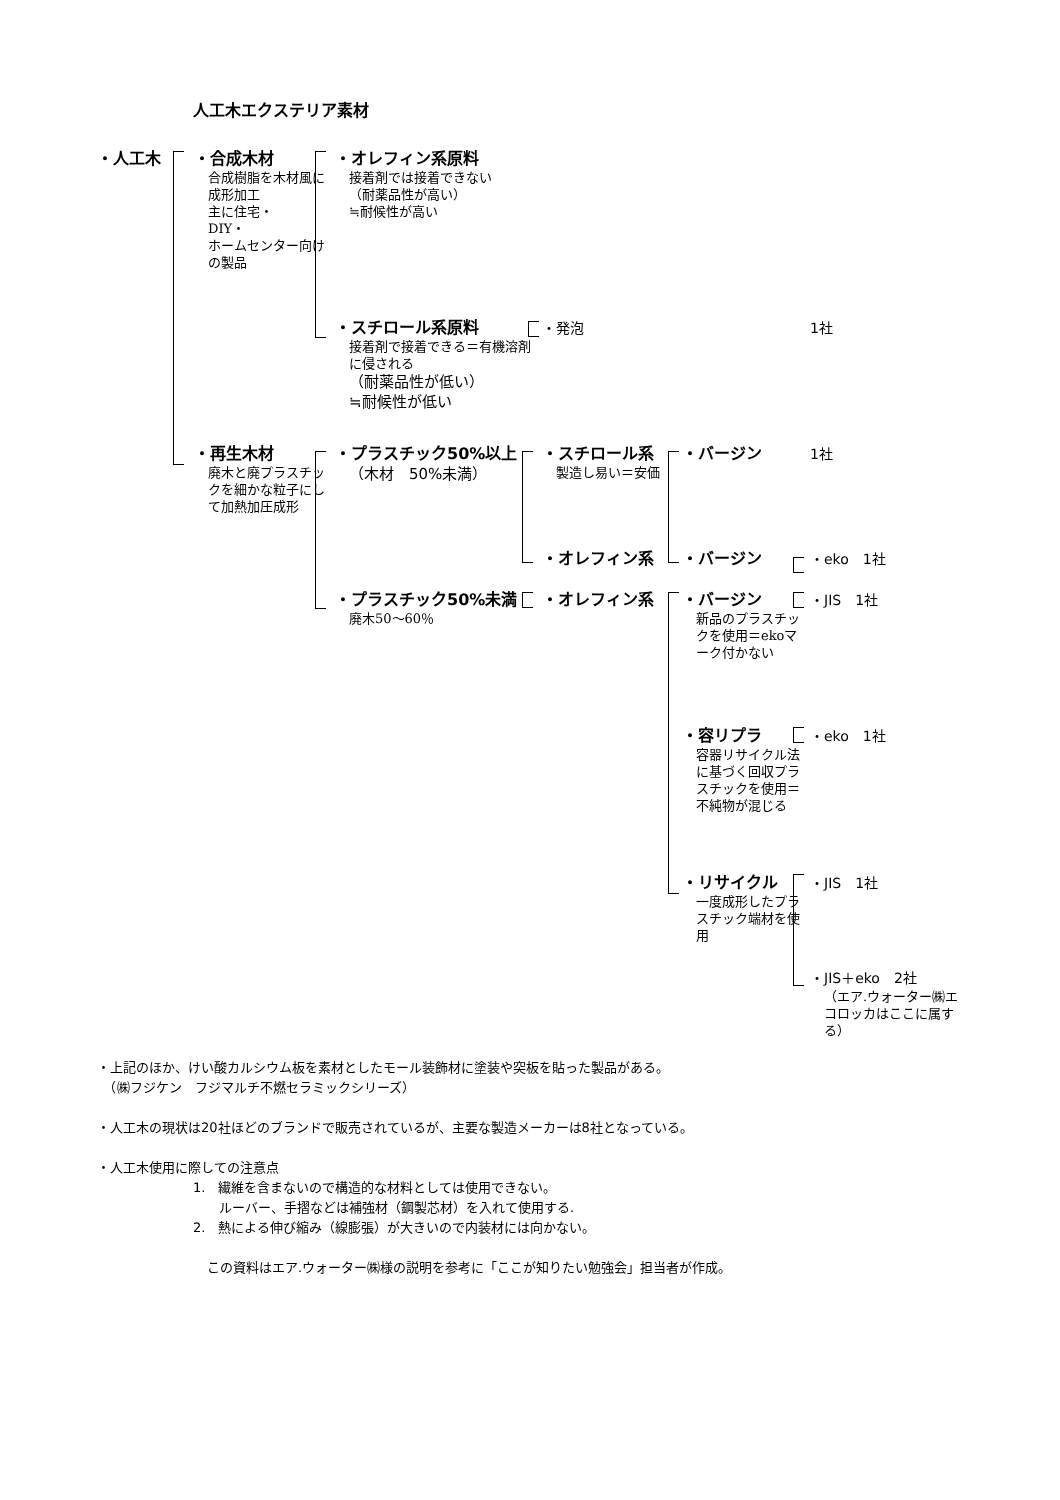人工木エクステリア素材
・人工木 ・合成木材
合成樹脂を木材風に成形加工
主に住宅・
DIY・
ホームセンター向けの製品
・オレフィン系原料
接着剤では接着できない
（耐薬品性が高い）
≒耐候性が高い
・スチロール系原料
接着剤で接着できる＝有機溶剤に侵される
（耐薬品性が低い）
≒耐候性が低い
・発泡 1社
・再生木材
廃木と廃プラスチックを細かな粒子にして加熱加圧成形
・プラスチック50%以上
（木材　50%未満）
・スチロール系
製造し易い＝安価
・バージン 1社
・オレフィン系 ・バージン ・eko　1社
・プラスチック50%未満
廃木50～60％
・オレフィン系 ・バージン
新品のプラスチックを使用＝ekoマーク付かない
・JIS　1社
・容リプラ
容器リサイクル法に基づく回収プラスチックを使用＝不純物が混じる
・eko　1社
・リサイクル
一度成形したプラスチック端材を使用
・JIS　1社
・JIS＋eko　2社
（エア.ウォーター㈱エコロッカはここに属する）
・上記のほか、けい酸カルシウム板を素材としたモール装飾材に塗装や突板を貼った製品がある。
　（㈱フジケン　フジマルチ不燃セラミックシリーズ）
・人工木の現状は20社ほどのブランドで販売されているが、主要な製造メーカーは8社となっている。
・人工木使用に際しての注意点
1.　繊維を含まないので構造的な材料としては使用できない。
　　ルーバー、手摺などは補強材（鋼製芯材）を入れて使用する.
2.　熱による伸び縮み（線膨張）が大きいので内装材には向かない。
この資料はエア.ウォーター㈱様の説明を参考に「ここが知りたい勉強会」担当者が作成。